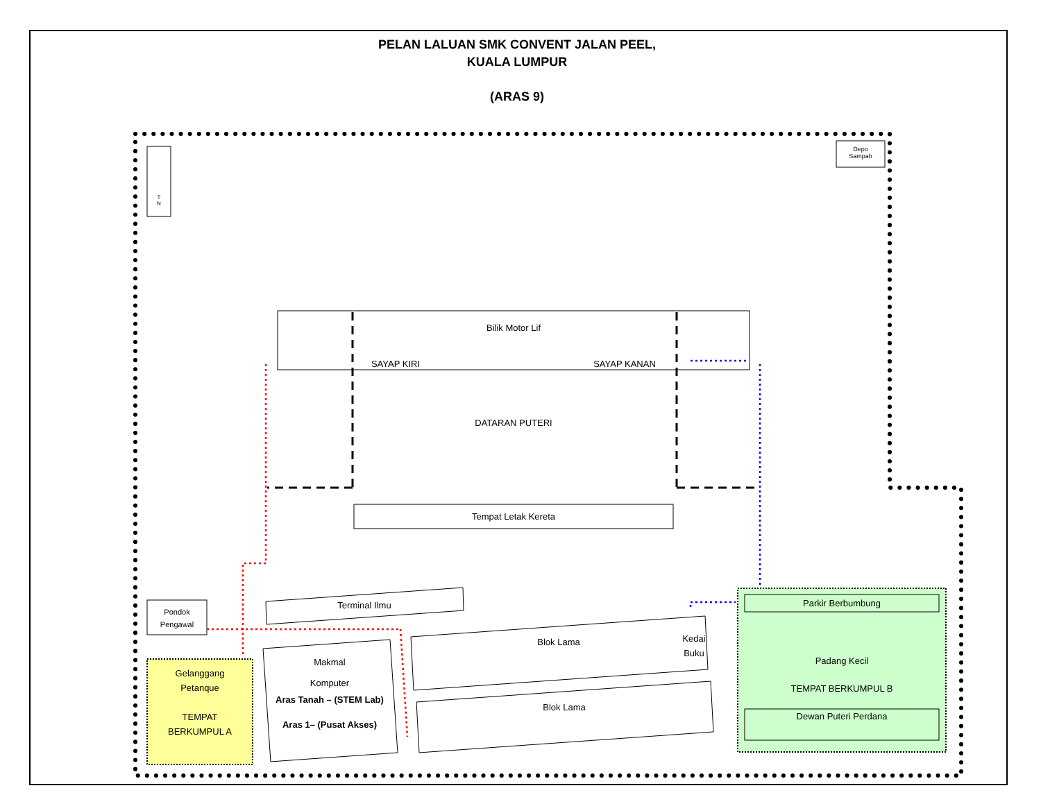PELAN LALUAN SMK CONVENT JALAN PEEL,
KUALA LUMPUR
(ARAS 9)
T
N
Depo
Sampah
Bilik Motor Lif
SAYAP KIRI SAYAP KANAN
DATARAN PUTERI
Tempat Letak Kereta
Terminal Ilmu
Pondok
Pengawal
Gelanggang
Petanque
TEMPAT
BERKUMPUL A
Makmal
Komputer
Aras Tanah – (STEM Lab)
Aras 1– (Pusat Akses)
Blok Lama
Kedai
Buku
Blok Lama
Parkir Berbumbung
Padang Kecil
TEMPAT BERKUMPUL B
Dewan Puteri Perdana